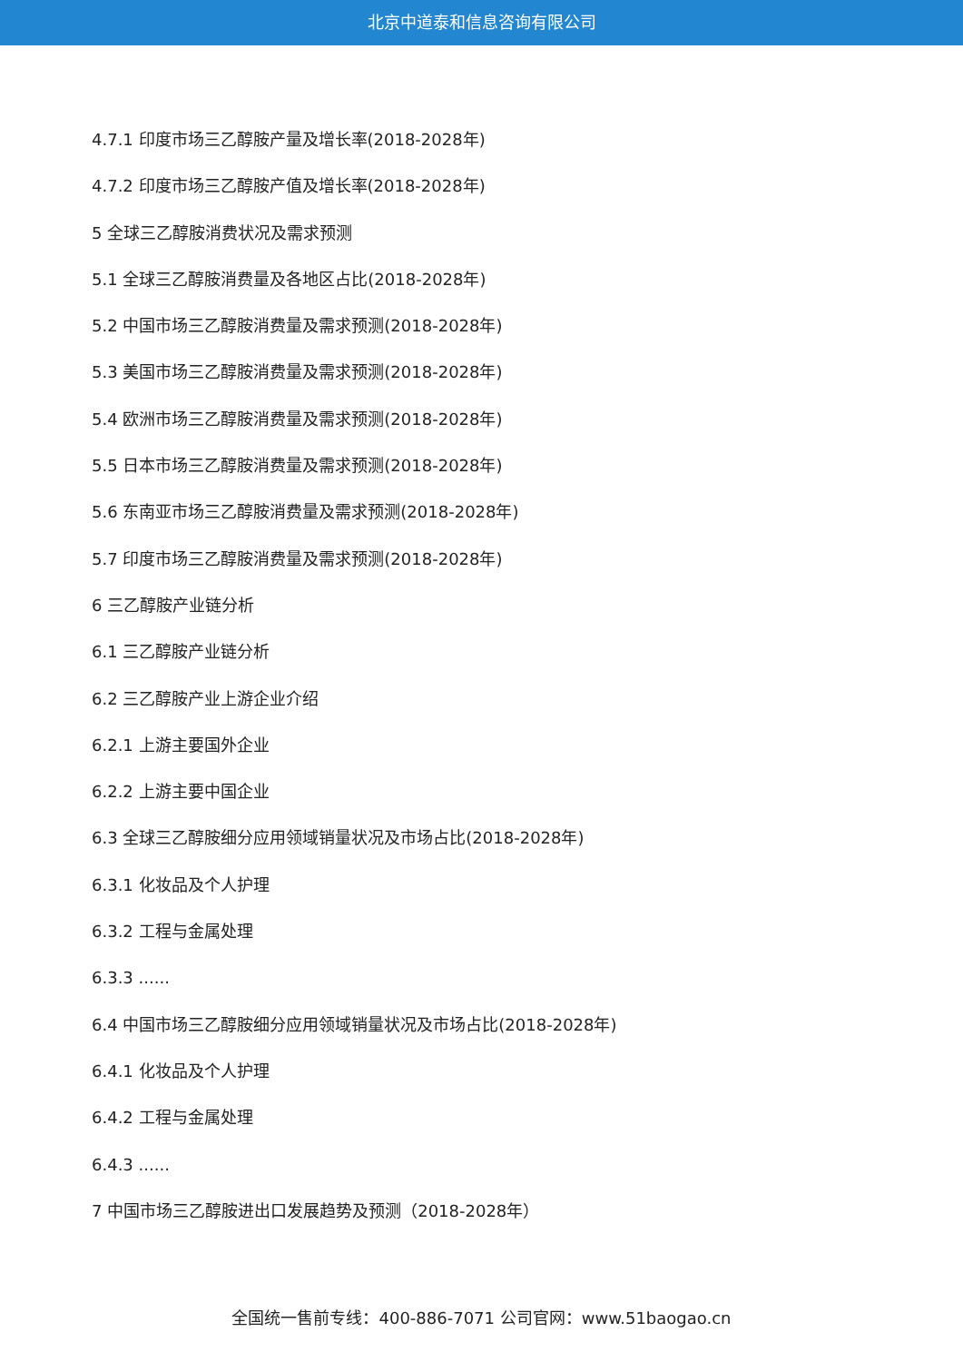北京中道泰和信息咨询有限公司
4.7.1 印度市场三乙醇胺产量及增长率(2018-2028年)
4.7.2 印度市场三乙醇胺产值及增长率(2018-2028年)
5 全球三乙醇胺消费状况及需求预测
5.1 全球三乙醇胺消费量及各地区占比(2018-2028年)
5.2 中国市场三乙醇胺消费量及需求预测(2018-2028年)
5.3 美国市场三乙醇胺消费量及需求预测(2018-2028年)
5.4 欧洲市场三乙醇胺消费量及需求预测(2018-2028年)
5.5 日本市场三乙醇胺消费量及需求预测(2018-2028年)
5.6 东南亚市场三乙醇胺消费量及需求预测(2018-2028年)
5.7 印度市场三乙醇胺消费量及需求预测(2018-2028年)
6 三乙醇胺产业链分析
6.1 三乙醇胺产业链分析
6.2 三乙醇胺产业上游企业介绍
6.2.1 上游主要国外企业
6.2.2 上游主要中国企业
6.3 全球三乙醇胺细分应用领域销量状况及市场占比(2018-2028年)
6.3.1 化妆品及个人护理
6.3.2 工程与金属处理
6.3.3 ......
6.4 中国市场三乙醇胺细分应用领域销量状况及市场占比(2018-2028年)
6.4.1 化妆品及个人护理
6.4.2 工程与金属处理
6.4.3 ......
7 中国市场三乙醇胺进出口发展趋势及预测（2018-2028年）
全国统一售前专线：400-886-7071 公司官网：www.51baogao.cn